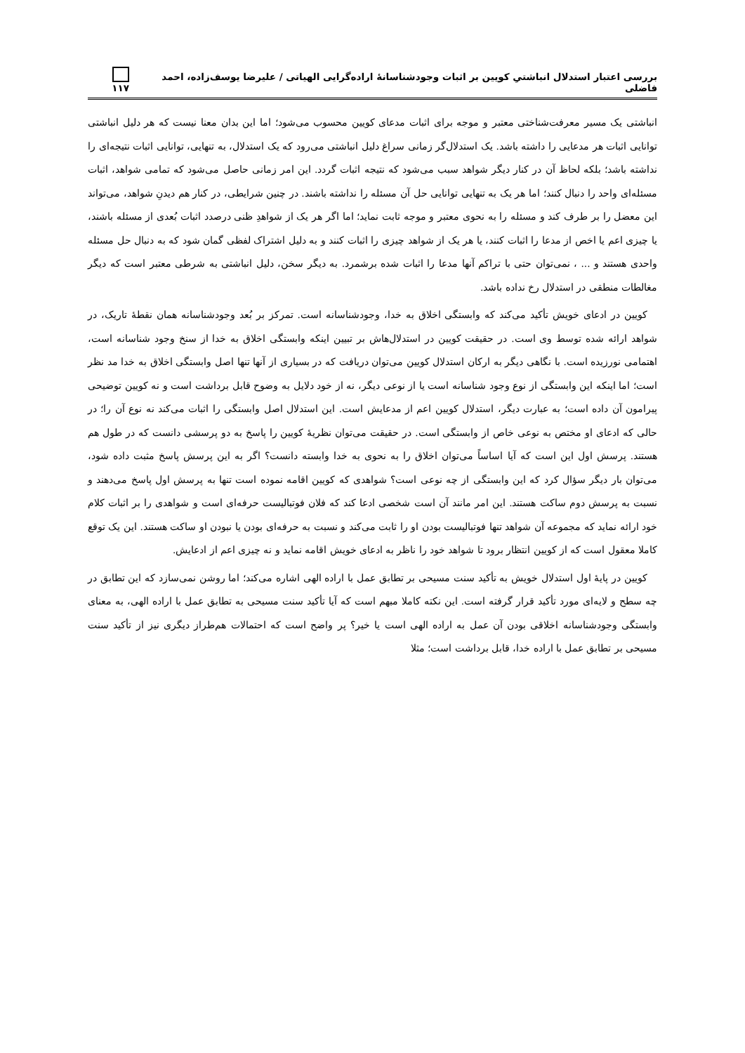بررسی اعتبار استدلال انباشتیِ کویین بر اثبات وجودشناسانهٔ اراده‌گرایی الهیاتی / علیرضا یوسف‌زاده، احمد فاضلی ۱۱۷
انباشتی یک مسیر معرفت‌شناختی معتبر و موجه برای اثبات مدعای کویین محسوب می‌شود؛ اما این بدان معنا نیست که هر دلیل انباشتی توانایی اثبات هر مدعایی را داشته باشد. یک استدلال‌گر زمانی سراغ دلیل انباشتی می‌رود که یک استدلال، به تنهایی، توانایی اثبات نتیجه‌ای را نداشته باشد؛ بلکه لحاظ آن در کنار دیگر شواهد سبب می‌شود که نتیجه اثبات گردد. این امر زمانی حاصل می‌شود که تمامی شواهد، اثبات مسئله‌ای واحد را دنبال کنند؛ اما هر یک به تنهایی توانایی حل آن مسئله را نداشته باشند. در چنین شرایطی، در کنار هم دیدنِ شواهد، می‌تواند این معضل را بر طرف کند و مسئله را به نحوی معتبر و موجه ثابت نماید؛ اما اگر هر یک از شواهدِ ظنی درصدد اثبات بُعدی از مسئله باشند، یا چیزی اعم یا اخص از مدعا را اثبات کنند، یا هر یک از شواهد چیزی را اثبات کنند و به دلیل اشتراک لفظی گمان شود که به دنبال حل مسئله واحدی هستند و ... ، نمی‌توان حتی با تراکم آنها مدعا را اثبات شده برشمرد. به دیگر سخن، دلیل انباشتی به شرطی معتبر است که دیگر مغالطات منطقی در استدلال رخ نداده باشد.
کویین در ادعای خویش تأکید می‌کند که وابستگی اخلاق به خدا، وجودشناسانه است. تمرکز بر بُعد وجودشناسانه همان نقطهٔ تاریک، در شواهد ارائه شده توسط وی است. در حقیقت کویین در استدلال‌هاش بر تبیین اینکه وابستگی اخلاق به خدا از سنخ وجود شناسانه است، اهتمامی نورزیده است. با نگاهی دیگر به ارکان استدلال کویین می‌توان دریافت که در بسیاری از آنها تنها اصل وابستگی اخلاق به خدا مد نظر است؛ اما اینکه این وابستگی از نوع وجود شناسانه است یا از نوعی دیگر، نه از خود دلایل به وضوح قابل برداشت است و نه کویین توضیحی پیرامون آن داده است؛ به عبارت دیگر، استدلال کویین اعم از مدعایش است. این استدلال اصل وابستگی را اثبات می‌کند نه نوع آن را؛ در حالی که ادعای او مختص به نوعی خاص از وابستگی است. در حقیقت می‌توان نظریهٔ کویین را پاسخ به دو پرسشی دانست که در طول هم هستند. پرسش اول این است که آیا اساساً می‌توان اخلاق را به نحوی به خدا وابسته دانست؟ اگر به این پرسش پاسخ مثبت داده شود، می‌توان بار دیگر سؤال کرد که این وابستگی از چه نوعی است؟ شواهدی که کویین اقامه نموده است تنها به پرسش اول پاسخ می‌دهند و نسبت به پرسش دوم ساکت هستند. این امر مانند آن است شخصی ادعا کند که فلان فوتبالیست حرفه‌ای است و شواهدی را بر اثبات کلام خود ارائه نماید که مجموعه آن شواهد تنها فوتبالیست بودن او را ثابت می‌کند و نسبت به حرفه‌ای بودن یا نبودن او ساکت هستند. این یک توقع کاملا معقول است که از کویین انتظار برود تا شواهد خود را ناظر به ادعای خویش اقامه نماید و نه چیزی اعم از ادعایش.
کویین در پایهٔ اول استدلال خویش به تأکید سنت مسیحی بر تطابق عمل با اراده الهی اشاره می‌کند؛ اما روشن نمی‌سازد که این تطابق در چه سطح و لایه‌ای مورد تأکید قرار گرفته است. این نکته کاملا مبهم است که آیا تأکید سنت مسیحی به تطابق عمل با اراده الهی، به معنای وابستگی وجودشناسانه اخلاقی بودن آن عمل به اراده الهی است یا خیر؟ پر واضح است که احتمالات هم‌طراز دیگری نیز از تأکید سنت مسیحی بر تطابق عمل با اراده خدا، قابل برداشت است؛ مثلا